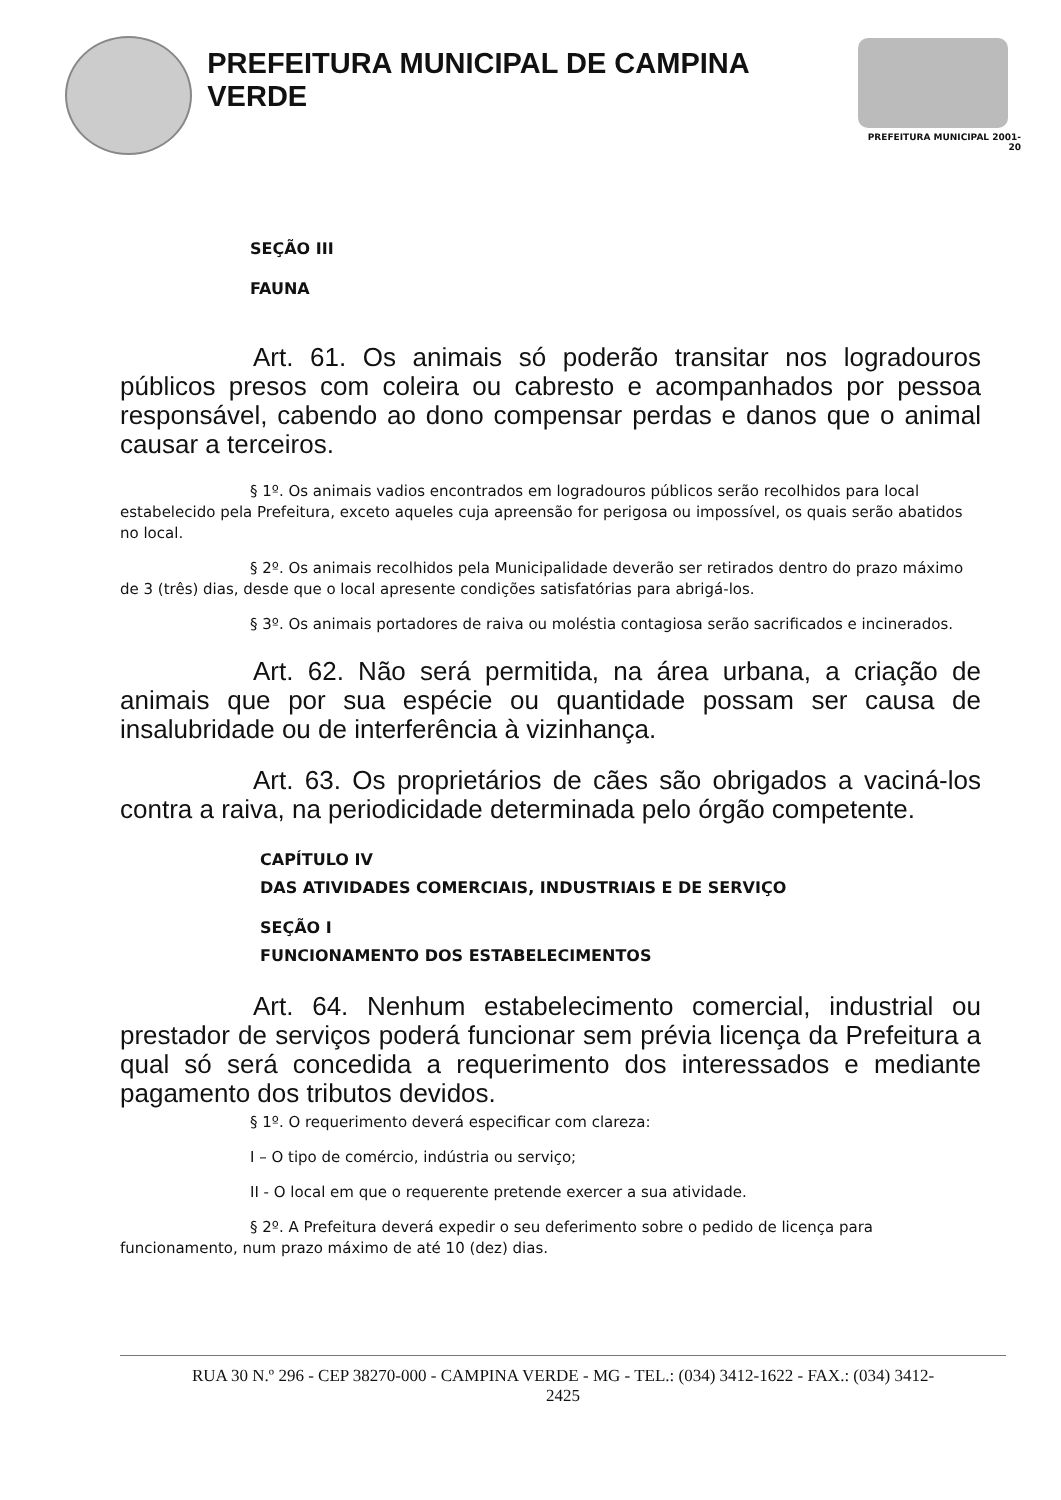PREFEITURA MUNICIPAL DE CAMPINA VERDE
PREFEITURA MUNICIPAL 2001-20
SEÇÃO III
FAUNA
Art. 61. Os animais só poderão transitar nos logradouros públicos presos com coleira ou cabresto e acompanhados por pessoa responsável, cabendo ao dono compensar perdas e danos que o animal causar a terceiros.
§ 1º. Os animais vadios encontrados em logradouros públicos serão recolhidos para local estabelecido pela Prefeitura, exceto aqueles cuja apreensão for perigosa ou impossível, os quais serão abatidos no local.
§ 2º. Os animais recolhidos pela Municipalidade deverão ser retirados dentro do prazo máximo de 3 (três) dias, desde que o local apresente condições satisfatórias para abrigá-los.
§ 3º. Os animais portadores de raiva ou moléstia contagiosa serão sacrificados e incinerados.
Art. 62. Não será permitida, na área urbana, a criação de animais que por sua espécie ou quantidade possam ser causa de insalubridade ou de interferência à vizinhança.
Art. 63. Os proprietários de cães são obrigados a vaciná-los contra a raiva, na periodicidade determinada pelo órgão competente.
CAPÍTULO IV
DAS ATIVIDADES COMERCIAIS, INDUSTRIAIS E DE SERVIÇO
SEÇÃO I
FUNCIONAMENTO DOS ESTABELECIMENTOS
Art. 64. Nenhum estabelecimento comercial, industrial ou prestador de serviços poderá funcionar sem prévia licença da Prefeitura a qual só será concedida a requerimento dos interessados e mediante pagamento dos tributos devidos.
§ 1º. O requerimento deverá especificar com clareza:
I – O tipo de comércio, indústria ou serviço;
II - O local em que o requerente pretende exercer a sua atividade.
§ 2º. A Prefeitura deverá expedir o seu deferimento sobre o pedido de licença para funcionamento, num prazo máximo de até 10 (dez) dias.
RUA 30 N.º 296 - CEP 38270-000 - CAMPINA VERDE - MG - TEL.: (034) 3412-1622 - FAX.: (034) 3412-
2425